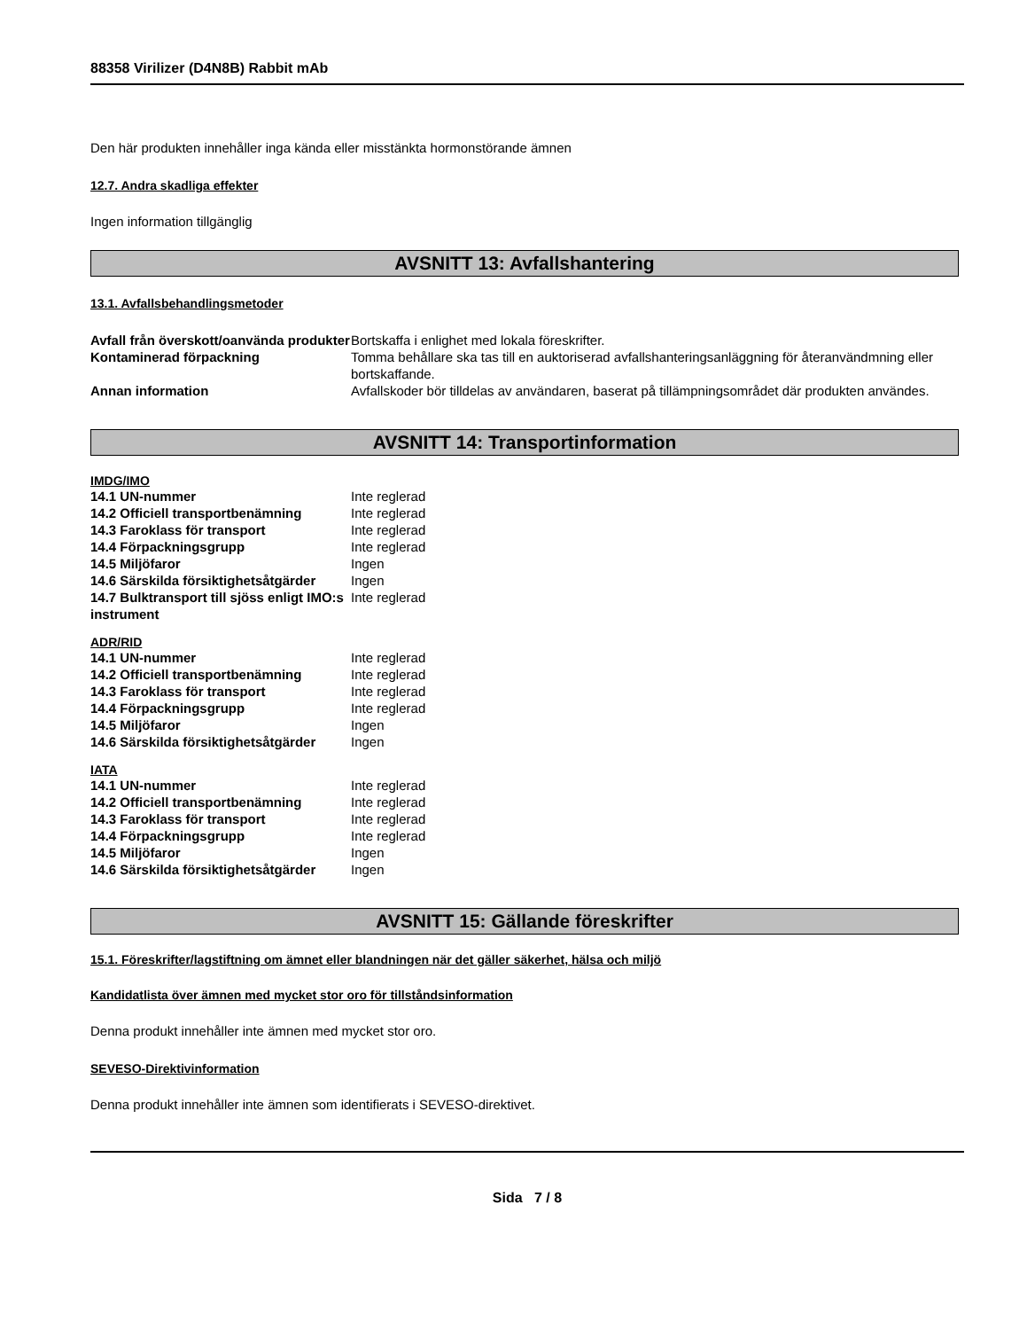88358 Virilizer (D4N8B) Rabbit mAb
Den här produkten innehåller inga kända eller misstänkta hormonstörande ämnen
12.7. Andra skadliga effekter
Ingen information tillgänglig
AVSNITT 13: Avfallshantering
13.1. Avfallsbehandlingsmetoder
| Avfall från överskott/oanvända produkter | Bortskaffa i enlighet med lokala föreskrifter. |
| Kontaminerad förpackning | Tomma behållare ska tas till en auktoriserad avfallshanteringsanläggning för återanvändmning eller bortskaffande. |
| Annan information | Avfallskoder bör tilldelas av användaren, baserat på tillämpningsområdet där produkten användes. |
AVSNITT 14: Transportinformation
IMDG/IMO
| 14.1 UN-nummer | Inte reglerad |
| 14.2 Officiell transportbenämning | Inte reglerad |
| 14.3 Faroklass för transport | Inte reglerad |
| 14.4 Förpackningsgrupp | Inte reglerad |
| 14.5 Miljöfaror | Ingen |
| 14.6 Särskilda försiktighetsåtgärder | Ingen |
| 14.7 Bulktransport till sjöss enligt IMO:s instrument | Inte reglerad |
ADR/RID
| 14.1 UN-nummer | Inte reglerad |
| 14.2 Officiell transportbenämning | Inte reglerad |
| 14.3 Faroklass för transport | Inte reglerad |
| 14.4 Förpackningsgrupp | Inte reglerad |
| 14.5 Miljöfaror | Ingen |
| 14.6 Särskilda försiktighetsåtgärder | Ingen |
IATA
| 14.1 UN-nummer | Inte reglerad |
| 14.2 Officiell transportbenämning | Inte reglerad |
| 14.3 Faroklass för transport | Inte reglerad |
| 14.4 Förpackningsgrupp | Inte reglerad |
| 14.5 Miljöfaror | Ingen |
| 14.6 Särskilda försiktighetsåtgärder | Ingen |
AVSNITT 15: Gällande föreskrifter
15.1. Föreskrifter/lagstiftning om ämnet eller blandningen när det gäller säkerhet, hälsa och miljö
Kandidatlista över ämnen med mycket stor oro för tillståndsinformation
Denna produkt innehåller inte ämnen med mycket stor oro.
SEVESO-Direktivinformation
Denna produkt innehåller inte ämnen som identifierats i SEVESO-direktivet.
Sida 7 / 8